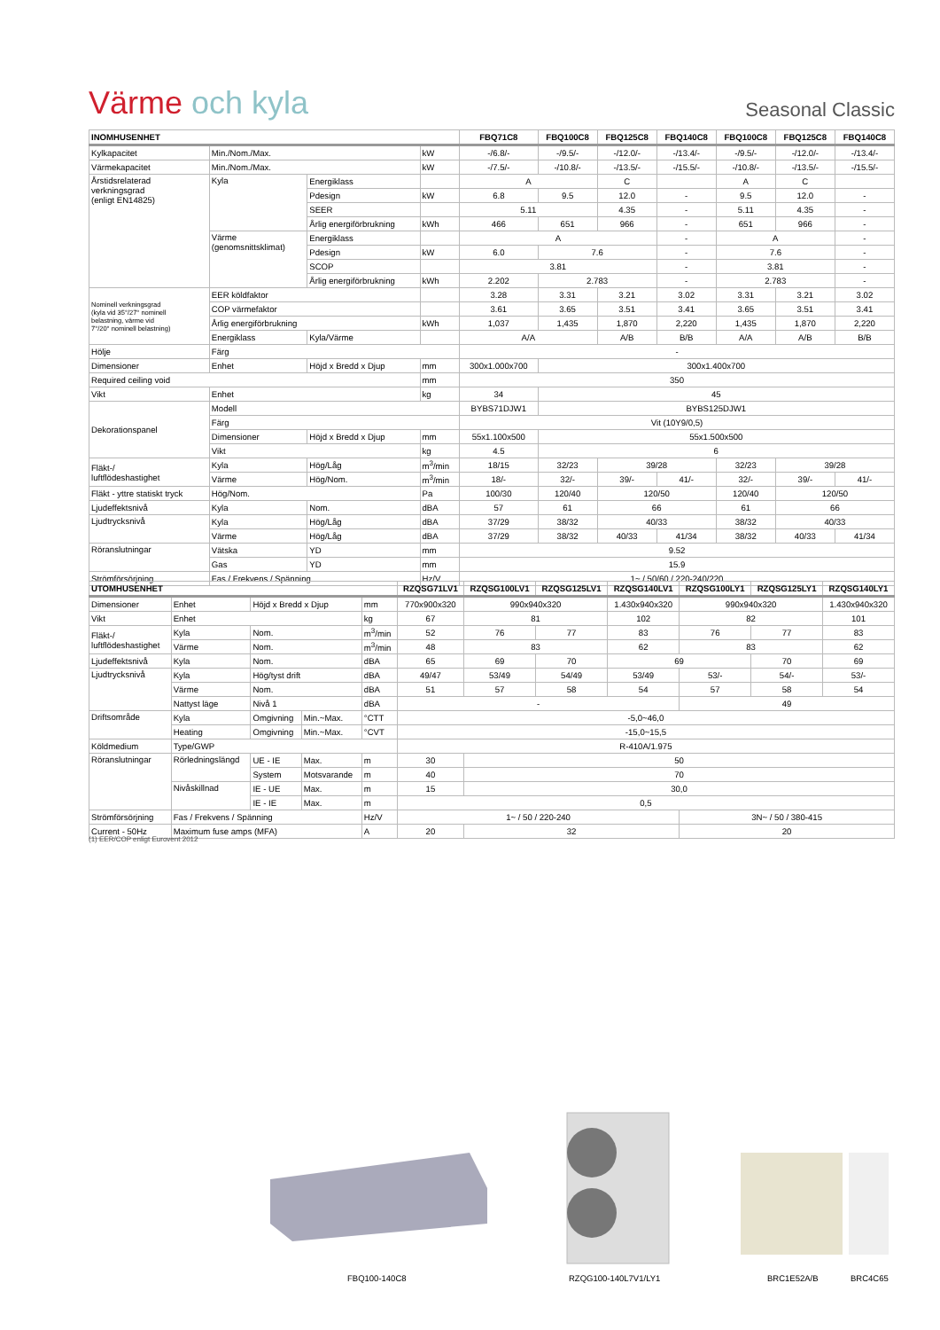Värme och kyla
Seasonal Classic
| INOMHUSENHET | | | | FBQ71C8 | FBQ100C8 | FBQ125C8 | FBQ140C8 | FBQ100C8 | FBQ125C8 | FBQ140C8 |
| --- | --- | --- | --- | --- | --- | --- | --- | --- | --- | --- |
| Kylkapacitet | Min./Nom./Max. | | kW | -/6.8/- | -/9.5/- | -/12.0/- | -/13.4/- | -/9.5/- | -/12.0/- | -/13.4/- |
| Värmekapacitet | Min./Nom./Max. | | kW | -/7.5/- | -/10.8/- | -/13.5/- | -/15.5/- | -/10.8/- | -/13.5/- | -/15.5/- |
| Årstidsrelaterad verkningsgrad (enligt EN14825) | Kyla | Energiklass | | A | | C | | A | C | |
| | | Pdesign | kW | 6.8 | 9.5 | 12.0 | - | 9.5 | 12.0 | - |
| | | SEER | | 5.11 | | 4.35 | - | 5.11 | 4.35 | - |
| | | Årlig energiförbrukning | kWh | 466 | 651 | 966 | - | 651 | 966 | - |
| | Värme (genomsnittsklimat) | Energiklass | | A | | | - | A | | - |
| | | Pdesign | kW | 6.0 | 7.6 | | - | 7.6 | | - |
| | | SCOP | | 3.81 | | | - | 3.81 | | - |
| | | Årlig energiförbrukning | kWh | 2.202 | 2.783 | | - | 2.783 | | - |
| Nominell verkningsgrad (kyla vid 35°/27° nominell belastning, värme vid 7°/20° nominell belastning) | EER köldfaktor | | | 3.28 | 3.31 | 3.21 | 3.02 | 3.31 | 3.21 | 3.02 |
| | COP värmefaktor | | | 3.61 | 3.65 | 3.51 | 3.41 | 3.65 | 3.51 | 3.41 |
| | Årlig energiförbrukning | | kWh | 1,037 | 1,435 | 1,870 | 2,220 | 1,435 | 1,870 | 2,220 |
| | Energiklass | Kyla/Värme | | A/A | | A/B | B/B | A/A | A/B | B/B |
| Hölje | Färg | | | - | | | | | | |
| Dimensioner | Enhet | Höjd x Bredd x Djup | mm | 300x1.000x700 | 300x1.400x700 | | | | | |
| Required ceiling void | | | mm | 350 | | | | | | |
| Vikt | Enhet | | kg | 34 | 45 | | | | | |
| Dekorationspanel | Modell | | | BYBS71DJW1 | BYBS125DJW1 | | | | | |
| | Färg | | | Vit (10Y9/0,5) | | | | | | |
| | Dimensioner | Höjd x Bredd x Djup | mm | 55x1.100x500 | 55x1.500x500 | | | | | |
| | Vikt | | kg | 4.5 | 6 | | | | | |
| Fläkt-/ luftflödeshastighet | Kyla | Hög/Låg | m<sup>3</sup>/min | 18/15 | 32/23 | 39/28 | | 32/23 | 39/28 | |
| | Värme | Hög/Nom. | m<sup>3</sup>/min | 18/- | 32/- | 39/- | 41/- | 32/- | 39/- | 41/- |
| Fläkt - yttre statiskt tryck | Hög/Nom. | | Pa | 100/30 | 120/40 | 120/50 | | 120/40 | 120/50 | |
| Ljudeffektsnivå | Kyla | Nom. | dBA | 57 | 61 | 66 | | 61 | 66 | |
| Ljudtrycksnivå | Kyla | Hög/Låg | dBA | 37/29 | 38/32 | 40/33 | | 38/32 | 40/33 | |
| | Värme | Hög/Låg | dBA | 37/29 | 38/32 | 40/33 | 41/34 | 38/32 | 40/33 | 41/34 |
| Röranslutningar | Vätska | YD | mm | 9.52 | | | | | | |
| | Gas | YD | mm | 15.9 | | | | | | |
| Strömförsörjning | Fas / Frekvens / Spänning | | Hz/V | 1~ / 50/60 / 220-240/220 | | | | | | |
| UTOMHUSENHET | | | | | RZQSG71LV1 | RZQSG100LV1 | RZQSG125LV1 | RZQSG140LV1 | RZQSG100LY1 | RZQSG125LY1 | RZQSG140LY1 |
| --- | --- | --- | --- | --- | --- | --- | --- | --- | --- | --- | --- |
| Dimensioner | Enhet | Höjd x Bredd x Djup | | mm | 770x900x320 | 990x940x320 | | 1.430x940x320 | 990x940x320 | | 1.430x940x320 |
| Vikt | Enhet | | | kg | 67 | 81 | | 102 | 82 | | 101 |
| Fläkt-/ luftflödeshastighet | Kyla | Nom. | | m<sup>3</sup>/min | 52 | 76 | 77 | 83 | 76 | 77 | 83 |
| | Värme | Nom. | | m<sup>3</sup>/min | 48 | 83 | | 62 | 83 | | 62 |
| Ljudeffektsnivå | Kyla | Nom. | | dBA | 65 | 69 | 70 | 69 | | 70 | 69 |
| Ljudtrycksnivå | Kyla | Hög/tyst drift | | dBA | 49/47 | 53/49 | 54/49 | 53/49 | 53/- | 54/- | 53/- |
| | Värme | Nom. | | dBA | 51 | 57 | 58 | 54 | 57 | 58 | 54 |
| | Nattyst läge | Nivå 1 | | dBA | - | | | | 49 | | |
| Driftsområde | Kyla | Omgivning | Min.~Max. | °CTT | -5,0~46,0 | | | | | | |
| | Heating | Omgivning | Min.~Max. | °CVT | -15,0~15,5 | | | | | | |
| Köldmedium | Type/GWP | | | | R-410A/1.975 | | | | | | |
| Röranslutningar | Rörledningslängd | UE - IE | Max. | m | 30 | 50 | | | | | |
| | | System | Motsvarande | m | 40 | 70 | | | | | |
| | Nivåskillnad | IE - UE | Max. | m | 15 | 30,0 | | | | | |
| | | IE - IE | Max. | m | 0,5 | | | | | | |
| Strömförsörjning | Fas / Frekvens / Spänning | | | Hz/V | 1~ / 50 / 220-240 | | | | 3N~ / 50 / 380-415 | | |
| Current - 50Hz | Maximum fuse amps (MFA) | | | A | 20 | 32 | | | 20 | | |
(1) EER/COP enligt Eurovent 2012
FBQ100-140C8 RZQG100-140L7V1/LY1 BRC1E52A/B BRC4C65